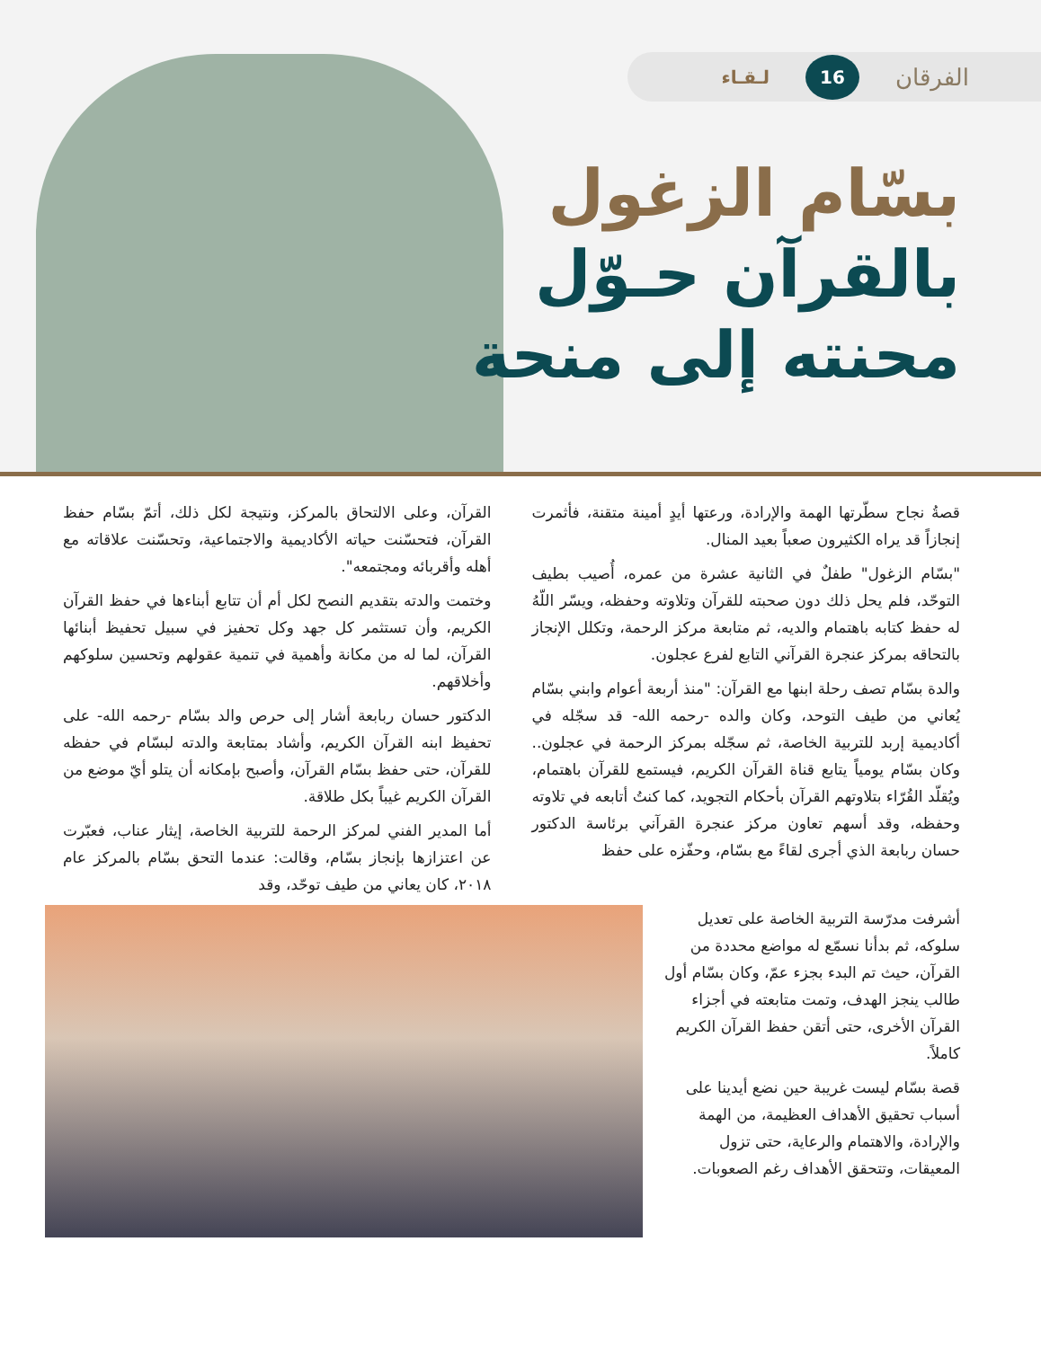الفرقان 16 لـقـاء
بسّام الزغول
بالقرآن حـوّل
محنته إلى منحة
قصةُ نجاح سطّرتها الهمة والإرادة، ورعتها أيدٍ أمينة متقنة، فأثمرت إنجازاً قد يراه الكثيرون صعباً بعيد المنال.
"بسّام الزغول" طفلٌ في الثانية عشرة من عمره، أُصيب بطيف التوحّد، فلم يحل ذلك دون صحبته للقرآن وتلاوته وحفظه، ويسّر اللّهُ له حفظ كتابه باهتمام والديه، ثم متابعة مركز الرحمة، وتكلل الإنجاز بالتحاقه بمركز عنجرة القرآني التابع لفرع عجلون.
والدة بسّام تصف رحلة ابنها مع القرآن: "منذ أربعة أعوام وابني بسّام يُعاني من طيف التوحد، وكان والده -رحمه الله- قد سجّله في أكاديمية إربد للتربية الخاصة، ثم سجّله بمركز الرحمة في عجلون.. وكان بسّام يومياً يتابع قناة القرآن الكريم، فيستمع للقرآن باهتمام، ويُقلّد القُرّاء بتلاوتهم القرآن بأحكام التجويد، كما كنتُ أتابعه في تلاوته وحفظه، وقد أسهم تعاون مركز عنجرة القرآني برئاسة الدكتور حسان ربابعة الذي أجرى لقاءً مع بسّام، وحفّزه على حفظ
القرآن، وعلى الالتحاق بالمركز، ونتيجة لكل ذلك، أتمّ بسّام حفظ القرآن، فتحسّنت حياته الأكاديمية والاجتماعية، وتحسّنت علاقاته مع أهله وأقربائه ومجتمعه".
وختمت والدته بتقديم النصح لكل أم أن تتابع أبناءها في حفظ القرآن الكريم، وأن تستثمر كل جهد وكل تحفيز في سبيل تحفيظ أبنائها القرآن، لما له من مكانة وأهمية في تنمية عقولهم وتحسين سلوكهم وأخلاقهم.
الدكتور حسان ربابعة أشار إلى حرص والد بسّام -رحمه الله- على تحفيظ ابنه القرآن الكريم، وأشاد بمتابعة والدته لبسّام في حفظه للقرآن، حتى حفظ بسّام القرآن، وأصبح بإمكانه أن يتلو أيّ موضع من القرآن الكريم غيباً بكل طلاقة.
أما المدير الفني لمركز الرحمة للتربية الخاصة، إيثار عناب، فعبّرت عن اعتزازها بإنجاز بسّام، وقالت: عندما التحق بسّام بالمركز عام ٢٠١٨، كان يعاني من طيف توحّد، وقد
أشرفت مدرّسة التربية الخاصة على تعديل سلوكه، ثم بدأنا نسمّع له مواضع محددة من القرآن، حيث تم البدء بجزء عمّ، وكان بسّام أول طالب ينجز الهدف، وتمت متابعته في أجزاء القرآن الأخرى، حتى أتقن حفظ القرآن الكريم كاملاً.
قصة بسّام ليست غريبة حين نضع أيدينا على أسباب تحقيق الأهداف العظيمة، من الهمة والإرادة، والاهتمام والرعاية، حتى تزول المعيقات، وتتحقق الأهداف رغم الصعوبات.